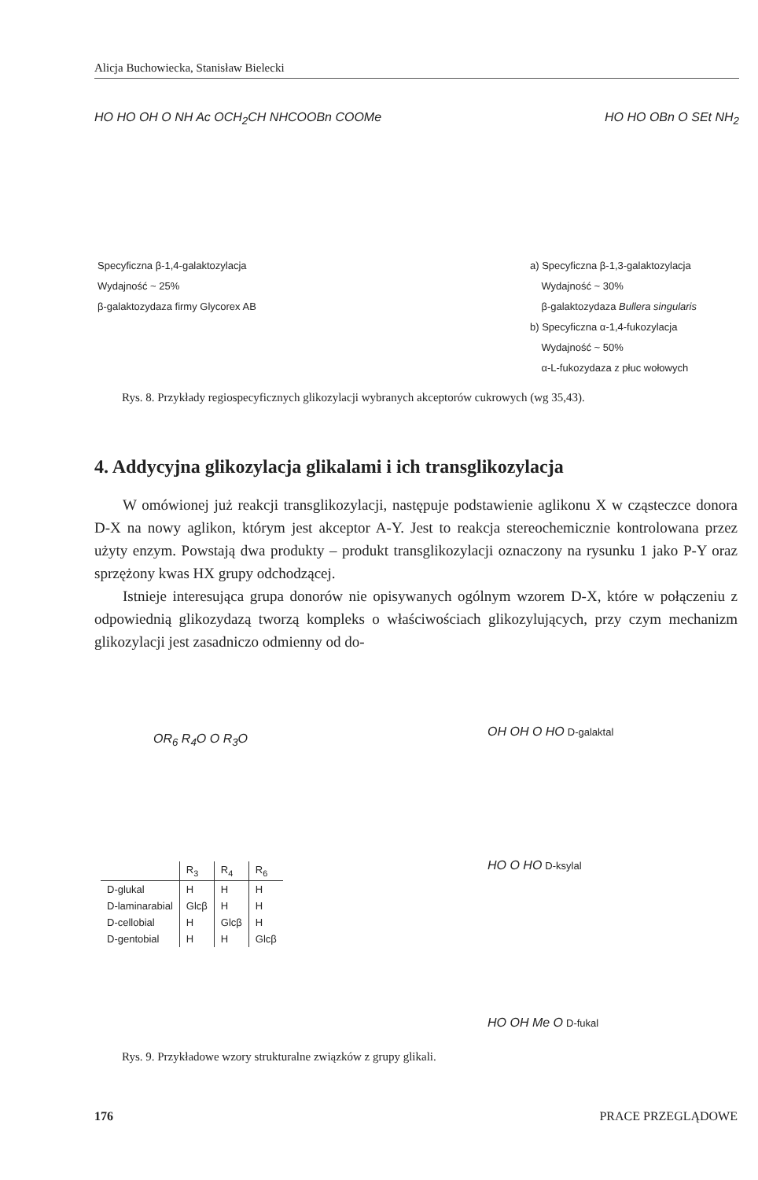Alicja Buchowiecka, Stanisław Bielecki
HO HO OH O NH Ac OCH<sub>2</sub>CH NHCOOBn COOMe
HO HO OBn O SEt NH<sub>2</sub>
Specyficzna β-1,4-galaktozylacja
Wydajność ~ 25%
β-galaktozydaza firmy Glycorex AB
a) Specyficzna β-1,3-galaktozylacja
Wydajność ~ 30%
β-galaktozydaza Bullera singularis
b) Specyficzna α-1,4-fukozylacja
Wydajność ~ 50%
α-L-fukozydaza z płuc wołowych
Rys. 8. Przykłady regiospecyficznych glikozylacji wybranych akceptorów cukrowych (wg 35,43).
4. Addycyjna glikozylacja glikalami i ich transglikozylacja
W omówionej już reakcji transglikozylacji, następuje podstawienie aglikonu X w cząsteczce donora D-X na nowy aglikon, którym jest akceptor A-Y. Jest to reakcja stereochemicznie kontrolowana przez użyty enzym. Powstają dwa produkty – produkt transglikozylacji oznaczony na rysunku 1 jako P-Y oraz sprzężony kwas HX grupy odchodzącej.
Istnieje interesująca grupa donorów nie opisywanych ogólnym wzorem D-X, które w połączeniu z odpowiednią glikozydazą tworzą kompleks o właściwościach glikozylujących, przy czym mechanizm glikozylacji jest zasadniczo odmienny od do-
OR<sub>6</sub> R<sub>4</sub>O O R<sub>3</sub>O
| | R<sub>3</sub> | R<sub>4</sub> | R<sub>6</sub> |
| --- | --- | --- | --- |
| D-glukal | H | H | H |
| D-laminarabial | Glcβ | H | H |
| D-cellobial | H | Glcβ | H |
| D-gentobial | H | H | Glcβ |
OH OH O HO D-galaktal
HO O HO D-ksylal
HO OH Me O D-fukal
Rys. 9. Przykładowe wzory strukturalne związków z grupy glikali.
176 PRACE PRZEGLĄDOWE